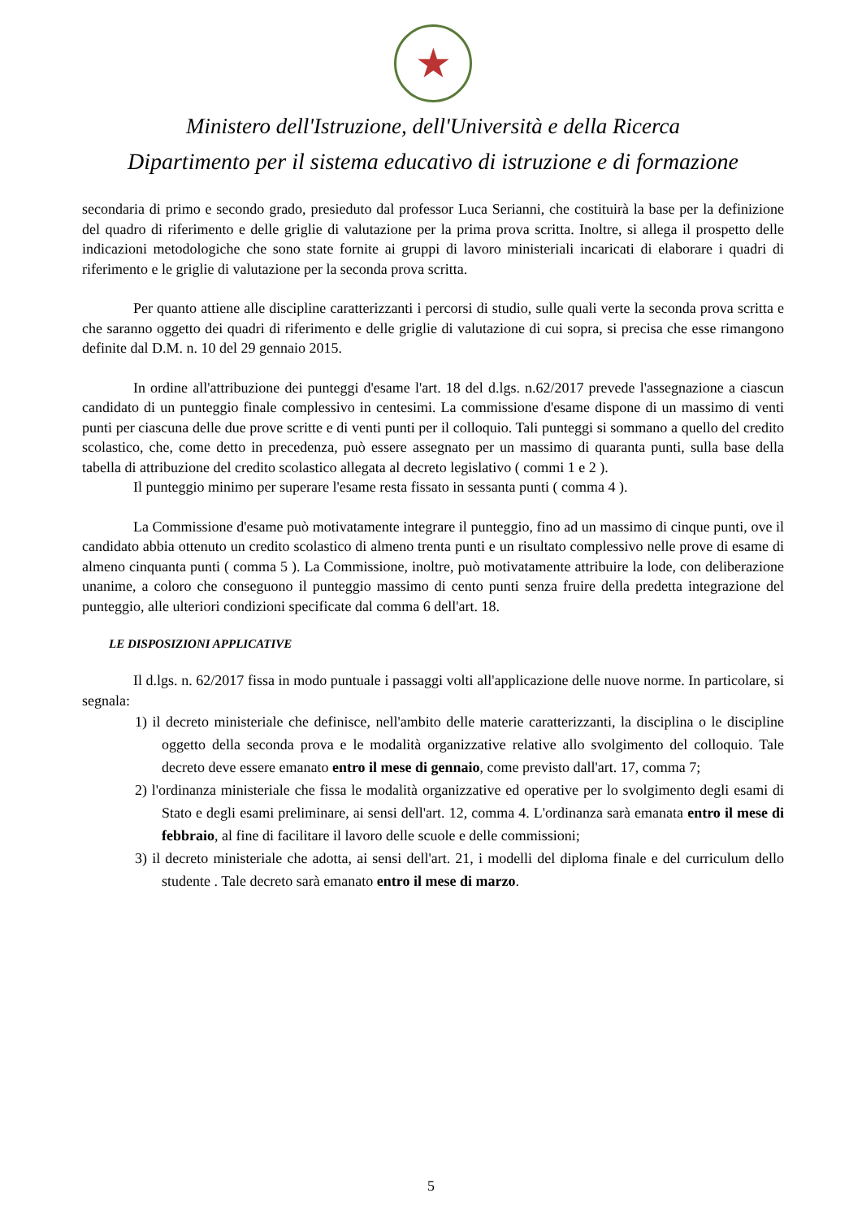★
Ministero dell'Istruzione, dell'Università e della Ricerca
Dipartimento per il sistema educativo di istruzione e di formazione
secondaria di primo e secondo grado, presieduto dal professor Luca Serianni, che costituirà la base per la definizione del quadro di riferimento e delle griglie di valutazione per la prima prova scritta. Inoltre, si allega il prospetto delle indicazioni metodologiche che sono state fornite ai gruppi di lavoro ministeriali incaricati di elaborare i quadri di riferimento e le griglie di valutazione per la seconda prova scritta.
Per quanto attiene alle discipline caratterizzanti i percorsi di studio, sulle quali verte la seconda prova scritta e che saranno oggetto dei quadri di riferimento e delle griglie di valutazione di cui sopra, si precisa che esse rimangono definite dal D.M. n. 10 del 29 gennaio 2015.
In ordine all'attribuzione dei punteggi d'esame l'art. 18 del d.lgs. n.62/2017 prevede l'assegnazione a ciascun candidato di un punteggio finale complessivo in centesimi. La commissione d'esame dispone di un massimo di venti punti per ciascuna delle due prove scritte e di venti punti per il colloquio. Tali punteggi si sommano a quello del credito scolastico, che, come detto in precedenza, può essere assegnato per un massimo di quaranta punti, sulla base della tabella di attribuzione del credito scolastico allegata al decreto legislativo ( commi 1 e 2 ).
Il punteggio minimo per superare l'esame resta fissato in sessanta punti ( comma 4 ).
La Commissione d'esame può motivatamente integrare il punteggio, fino ad un massimo di cinque punti, ove il candidato abbia ottenuto un credito scolastico di almeno trenta punti e un risultato complessivo nelle prove di esame di almeno cinquanta punti ( comma 5 ). La Commissione, inoltre, può motivatamente attribuire la lode, con deliberazione unanime, a coloro che conseguono il punteggio massimo di cento punti senza fruire della predetta integrazione del punteggio, alle ulteriori condizioni specificate dal comma 6 dell'art. 18.
LE DISPOSIZIONI APPLICATIVE
Il d.lgs. n. 62/2017 fissa in modo puntuale i passaggi volti all'applicazione delle nuove norme. In particolare, si segnala:
1) il decreto ministeriale che definisce, nell'ambito delle materie caratterizzanti, la disciplina o le discipline oggetto della seconda prova e le modalità organizzative relative allo svolgimento del colloquio. Tale decreto deve essere emanato entro il mese di gennaio, come previsto dall'art. 17, comma 7;
2) l'ordinanza ministeriale che fissa le modalità organizzative ed operative per lo svolgimento degli esami di Stato e degli esami preliminare, ai sensi dell'art. 12, comma 4. L'ordinanza sarà emanata entro il mese di febbraio, al fine di facilitare il lavoro delle scuole e delle commissioni;
3) il decreto ministeriale che adotta, ai sensi dell'art. 21, i modelli del diploma finale e del curriculum dello studente . Tale decreto sarà emanato entro il mese di marzo.
5